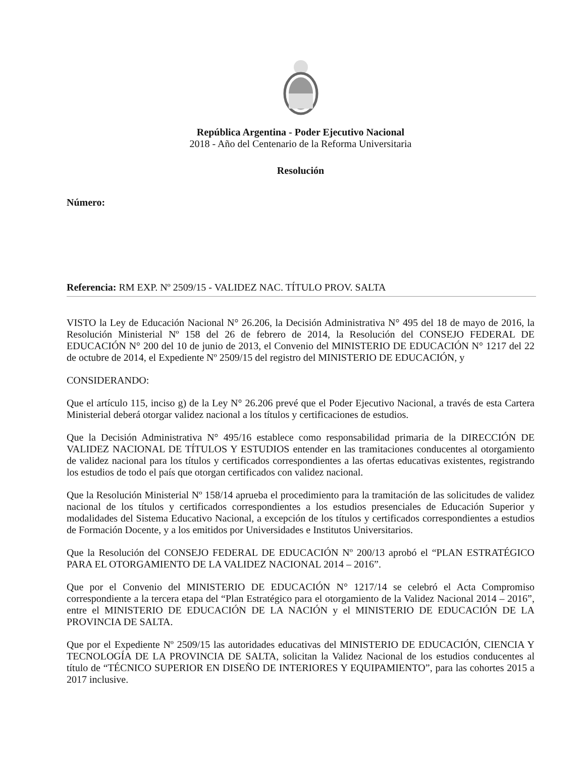República Argentina - Poder Ejecutivo Nacional
2018 - Año del Centenario de la Reforma Universitaria
Resolución
Número:
Referencia: RM EXP. Nº 2509/15 - VALIDEZ NAC. TÍTULO PROV. SALTA
VISTO la Ley de Educación Nacional N° 26.206, la Decisión Administrativa N° 495 del 18 de mayo de 2016, la Resolución Ministerial Nº 158 del 26 de febrero de 2014, la Resolución del CONSEJO FEDERAL DE EDUCACIÓN N° 200 del 10 de junio de 2013, el Convenio del MINISTERIO DE EDUCACIÓN N° 1217 del 22 de octubre de 2014, el Expediente Nº 2509/15 del registro del MINISTERIO DE EDUCACIÓN, y
CONSIDERANDO:
Que el artículo 115, inciso g) de la Ley N° 26.206 prevé que el Poder Ejecutivo Nacional, a través de esta Cartera Ministerial deberá otorgar validez nacional a los títulos y certificaciones de estudios.
Que la Decisión Administrativa N° 495/16 establece como responsabilidad primaria de la DIRECCIÓN DE VALIDEZ NACIONAL DE TÍTULOS Y ESTUDIOS entender en las tramitaciones conducentes al otorgamiento de validez nacional para los títulos y certificados correspondientes a las ofertas educativas existentes, registrando los estudios de todo el país que otorgan certificados con validez nacional.
Que la Resolución Ministerial Nº 158/14 aprueba el procedimiento para la tramitación de las solicitudes de validez nacional de los títulos y certificados correspondientes a los estudios presenciales de Educación Superior y modalidades del Sistema Educativo Nacional, a excepción de los títulos y certificados correspondientes a estudios de Formación Docente, y a los emitidos por Universidades e Institutos Universitarios.
Que la Resolución del CONSEJO FEDERAL DE EDUCACIÓN Nº 200/13 aprobó el “PLAN ESTRATÉGICO PARA EL OTORGAMIENTO DE LA VALIDEZ NACIONAL 2014 – 2016”.
Que por el Convenio del MINISTERIO DE EDUCACIÓN N° 1217/14 se celebró el Acta Compromiso correspondiente a la tercera etapa del “Plan Estratégico para el otorgamiento de la Validez Nacional 2014 – 2016”, entre el MINISTERIO DE EDUCACIÓN DE LA NACIÓN y el MINISTERIO DE EDUCACIÓN DE LA PROVINCIA DE SALTA.
Que por el Expediente Nº 2509/15 las autoridades educativas del MINISTERIO DE EDUCACIÓN, CIENCIA Y TECNOLOGÍA DE LA PROVINCIA DE SALTA, solicitan la Validez Nacional de los estudios conducentes al título de “TÉCNICO SUPERIOR EN DISEÑO DE INTERIORES Y EQUIPAMIENTO”, para las cohortes 2015 a 2017 inclusive.